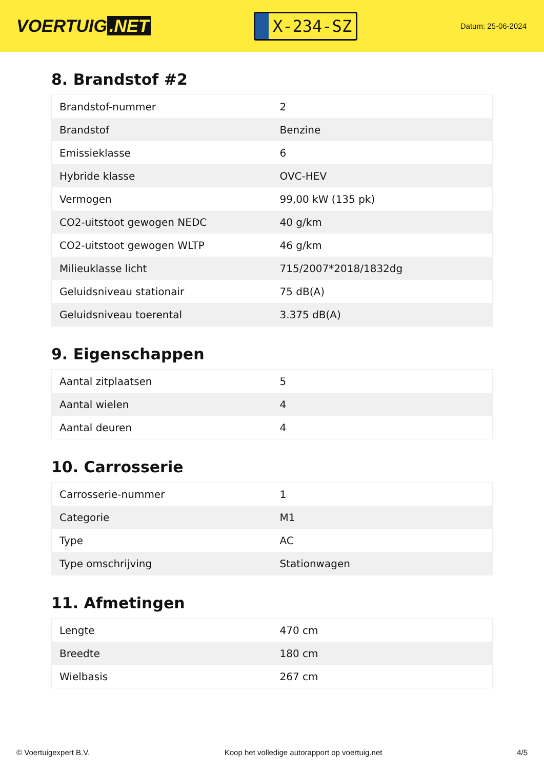VOERTUIG.NET
X-234-SZ
Datum: 25-06-2024
8. Brandstof #2
| Brandstof-nummer | 2 |
| Brandstof | Benzine |
| Emissieklasse | 6 |
| Hybride klasse | OVC-HEV |
| Vermogen | 99,00 kW (135 pk) |
| CO2-uitstoot gewogen NEDC | 40 g/km |
| CO2-uitstoot gewogen WLTP | 46 g/km |
| Milieuklasse licht | 715/2007*2018/1832dg |
| Geluidsniveau stationair | 75 dB(A) |
| Geluidsniveau toerental | 3.375 dB(A) |
9. Eigenschappen
| Aantal zitplaatsen | 5 |
| Aantal wielen | 4 |
| Aantal deuren | 4 |
10. Carrosserie
| Carrosserie-nummer | 1 |
| Categorie | M1 |
| Type | AC |
| Type omschrijving | Stationwagen |
11. Afmetingen
| Lengte | 470 cm |
| Breedte | 180 cm |
| Wielbasis | 267 cm |
© Voertuigexpert B.V. Koop het volledige autorapport op voertuig.net 4/5